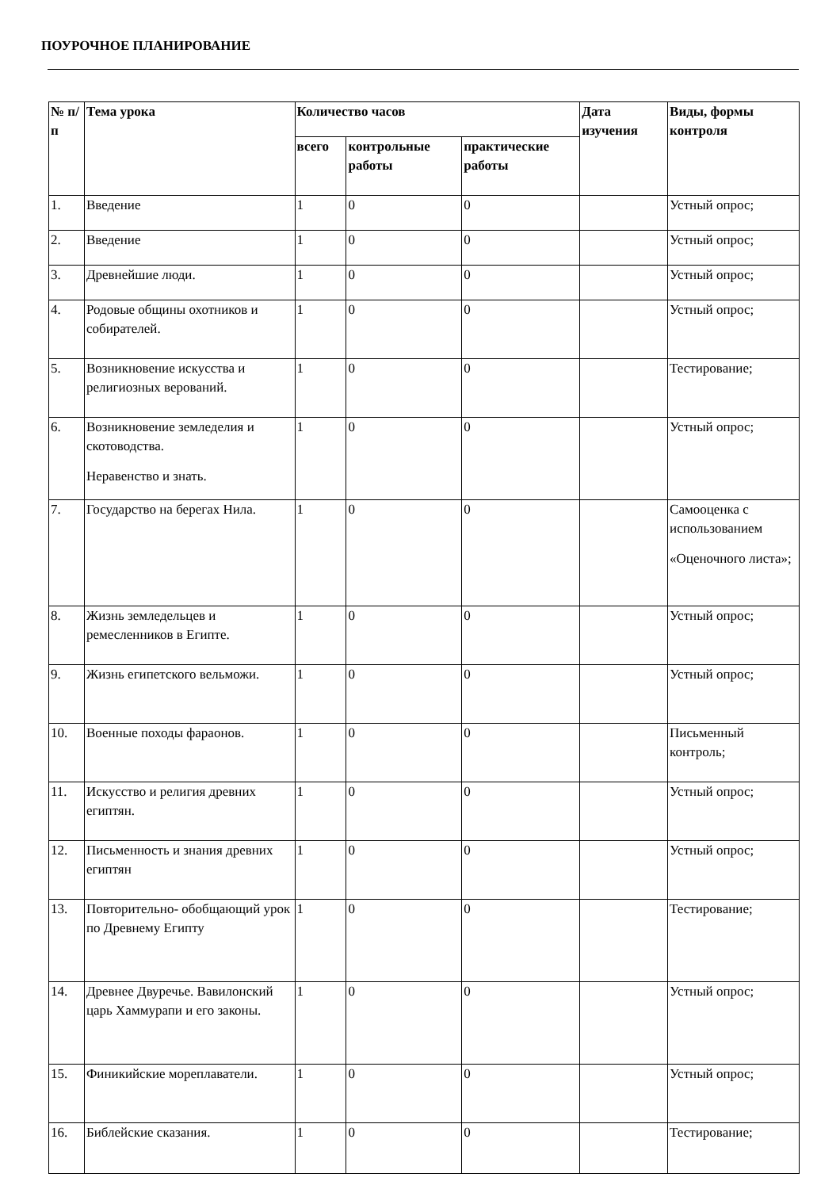ПОУРОЧНОЕ ПЛАНИРОВАНИЕ
| № п/п | Тема урока | Количество часов | | | Дата изучения | Виды, формы контроля |
| --- | --- | --- | --- | --- | --- | --- |
| | | всего | контрольные работы | практические работы | | |
| 1. | Введение | 1 | 0 | 0 | | Устный опрос; |
| 2. | Введение | 1 | 0 | 0 | | Устный опрос; |
| 3. | Древнейшие люди. | 1 | 0 | 0 | | Устный опрос; |
| 4. | Родовые общины охотников и собирателей. | 1 | 0 | 0 | | Устный опрос; |
| 5. | Возникновение искусства и религиозных верований. | 1 | 0 | 0 | | Тестирование; |
| 6. | Возникновение земледелия и скотоводства. Неравенство и знать. | 1 | 0 | 0 | | Устный опрос; |
| 7. | Государство на берегах Нила. | 1 | 0 | 0 | | Самооценка с использованием «Оценочного листа»; |
| 8. | Жизнь земледельцев и ремесленников в Египте. | 1 | 0 | 0 | | Устный опрос; |
| 9. | Жизнь египетского вельможи. | 1 | 0 | 0 | | Устный опрос; |
| 10. | Военные походы фараонов. | 1 | 0 | 0 | | Письменный контроль; |
| 11. | Искусство и религия древних египтян. | 1 | 0 | 0 | | Устный опрос; |
| 12. | Письменность и знания древних египтян | 1 | 0 | 0 | | Устный опрос; |
| 13. | Повторительно- обобщающий урок по Древнему Египту | 1 | 0 | 0 | | Тестирование; |
| 14. | Древнее Двуречье. Вавилонский царь Хаммурапи и его законы. | 1 | 0 | 0 | | Устный опрос; |
| 15. | Финикийские мореплаватели. | 1 | 0 | 0 | | Устный опрос; |
| 16. | Библейские сказания. | 1 | 0 | 0 | | Тестирование; |